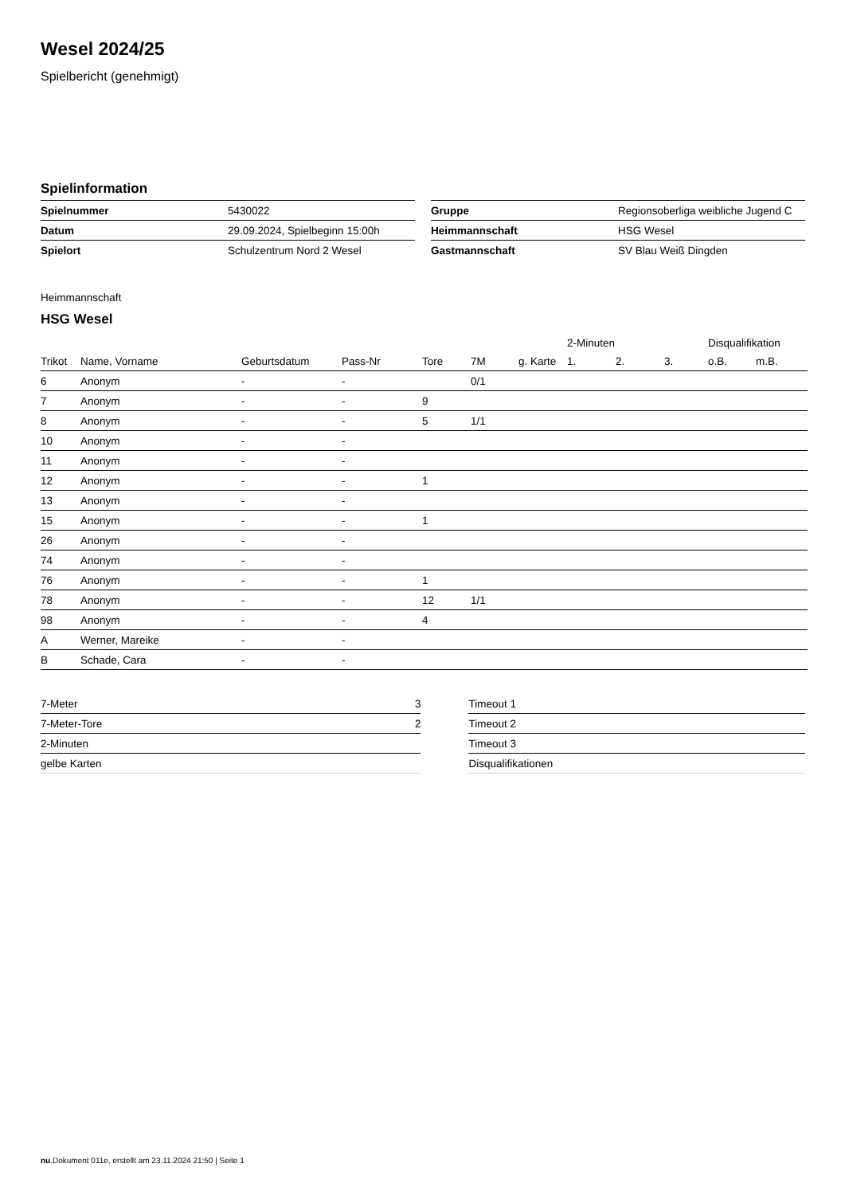Wesel 2024/25
Spielbericht (genehmigt)
Spielinformation
| Spielnummer | 5430022 |
| Datum | 29.09.2024, Spielbeginn 15:00h |
| Spielort | Schulzentrum Nord 2 Wesel |
| Gruppe | Regionsoberliga weibliche Jugend C |
| Heimmannschaft | HSG Wesel |
| Gastmannschaft | SV Blau Weiß Dingden |
Heimmannschaft
HSG Wesel
| | | | | | | | 2-Minuten | | | Disqualifikation | |
| --- | --- | --- | --- | --- | --- | --- | --- | --- | --- | --- | --- |
| Trikot | Name, Vorname | Geburtsdatum | Pass-Nr | Tore | 7M | g. Karte | 1. | 2. | 3. | o.B. | m.B. |
| 6 | Anonym | - | - | | 0/1 | | | | | | |
| 7 | Anonym | - | - | 9 | | | | | | | |
| 8 | Anonym | - | - | 5 | 1/1 | | | | | | |
| 10 | Anonym | - | - | | | | | | | | |
| 11 | Anonym | - | - | | | | | | | | |
| 12 | Anonym | - | - | 1 | | | | | | | |
| 13 | Anonym | - | - | | | | | | | | |
| 15 | Anonym | - | - | 1 | | | | | | | |
| 26 | Anonym | - | - | | | | | | | | |
| 74 | Anonym | - | - | | | | | | | | |
| 76 | Anonym | - | - | 1 | | | | | | | |
| 78 | Anonym | - | - | 12 | 1/1 | | | | | | |
| 98 | Anonym | - | - | 4 | | | | | | | |
| A | Werner, Mareike | - | - | | | | | | | | |
| B | Schade, Cara | - | - | | | | | | | | |
| 7-Meter | 3 |
| 7-Meter-Tore | 2 |
| 2-Minuten | |
| gelbe Karten | |
| Timeout 1 |
| Timeout 2 |
| Timeout 3 |
| Disqualifikationen |
nu.Dokument 011e, erstellt am 23.11.2024 21:50 | Seite 1